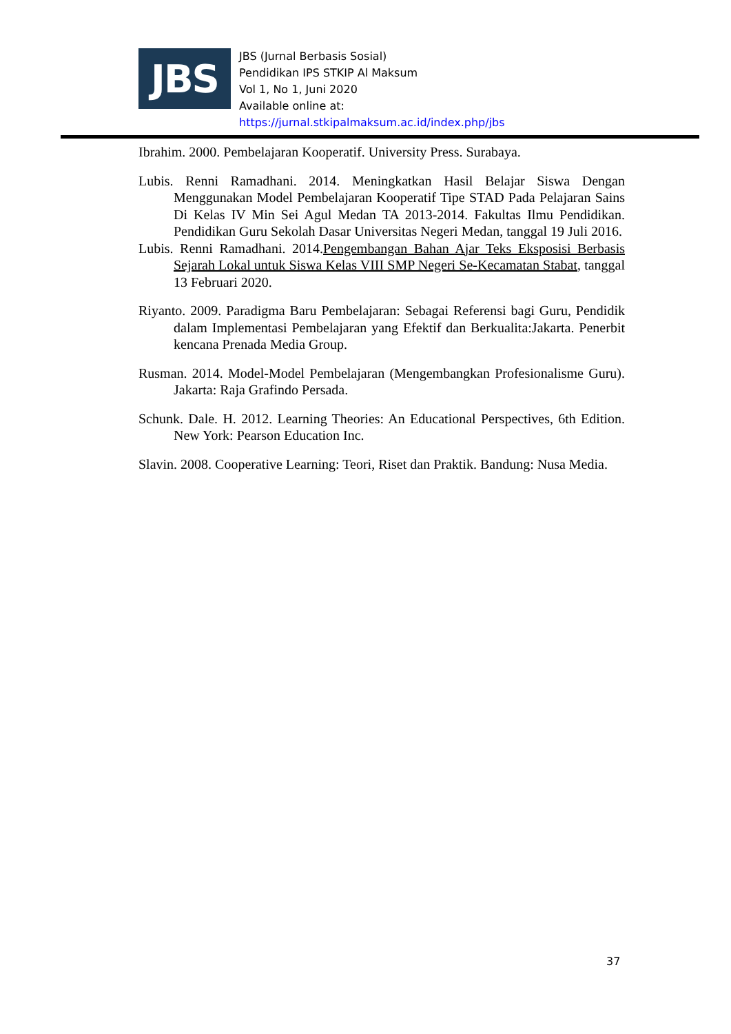JBS
JBS (Jurnal Berbasis Sosial)
Pendidikan IPS STKIP Al Maksum
Vol 1, No 1, Juni 2020
Available online at:
https://jurnal.stkipalmaksum.ac.id/index.php/jbs
Ibrahim. 2000. Pembelajaran Kooperatif. University Press. Surabaya.
Lubis. Renni Ramadhani. 2014. Meningkatkan Hasil Belajar Siswa Dengan Menggunakan Model Pembelajaran Kooperatif Tipe STAD Pada Pelajaran Sains Di Kelas IV Min Sei Agul Medan TA 2013-2014. Fakultas Ilmu Pendidikan. Pendidikan Guru Sekolah Dasar Universitas Negeri Medan, tanggal 19 Juli 2016.
Lubis. Renni Ramadhani. 2014.Pengembangan Bahan Ajar Teks Eksposisi Berbasis Sejarah Lokal untuk Siswa Kelas VIII SMP Negeri Se-Kecamatan Stabat, tanggal 13 Februari 2020.
Riyanto. 2009. Paradigma Baru Pembelajaran: Sebagai Referensi bagi Guru, Pendidik dalam Implementasi Pembelajaran yang Efektif dan Berkualita:Jakarta. Penerbit kencana Prenada Media Group.
Rusman. 2014. Model-Model Pembelajaran (Mengembangkan Profesionalisme Guru). Jakarta: Raja Grafindo Persada.
Schunk. Dale. H. 2012. Learning Theories: An Educational Perspectives, 6th Edition. New York: Pearson Education Inc.
Slavin. 2008. Cooperative Learning: Teori, Riset dan Praktik. Bandung: Nusa Media.
37